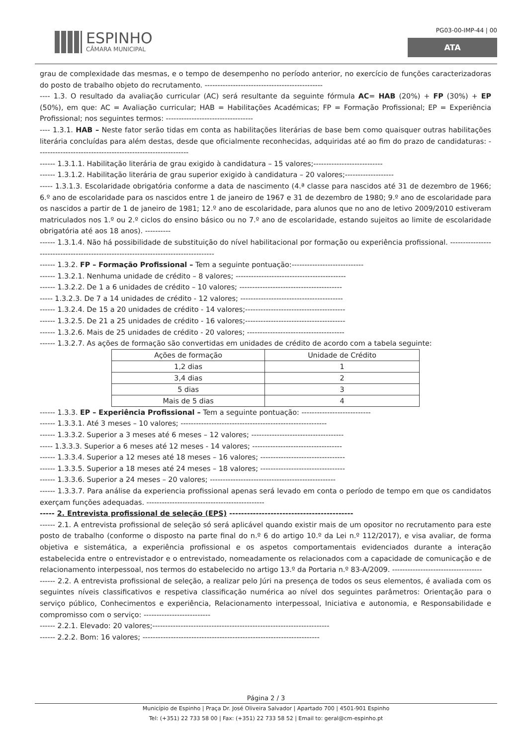ESPINHO
CÂMARA MUNICIPAL
PG03-00-IMP-44 | 00
ATA
grau de complexidade das mesmas, e o tempo de desempenho no período anterior, no exercício de funções caracterizadoras do posto de trabalho objeto do recrutamento. ----------------------------------------------
---- 1.3. O resultado da avaliação curricular (AC) será resultante da seguinte fórmula AC= HAB (20%) + FP (30%) + EP (50%), em que: AC = Avaliação curricular; HAB = Habilitações Académicas; FP = Formação Profissional; EP = Experiência Profissional; nos seguintes termos: ----------------------------------
---- 1.3.1. HAB – Neste fator serão tidas em conta as habilitações literárias de base bem como quaisquer outras habilitações literária concluídas para além destas, desde que oficialmente reconhecidas, adquiridas até ao fim do prazo de candidaturas: -----------------------------------------------------------
------ 1.3.1.1. Habilitação literária de grau exigido à candidatura – 15 valores;---------------------------
------ 1.3.1.2. Habilitação literária de grau superior exigido à candidatura – 20 valores;-------------------
----- 1.3.1.3. Escolaridade obrigatória conforme a data de nascimento (4.ª classe para nascidos até 31 de dezembro de 1966; 6.º ano de escolaridade para os nascidos entre 1 de janeiro de 1967 e 31 de dezembro de 1980; 9.º ano de escolaridade para os nascidos a partir de 1 de janeiro de 1981; 12.º ano de escolaridade, para alunos que no ano de letivo 2009/2010 estiveram matriculados nos 1.º ou 2.º ciclos do ensino básico ou no 7.º ano de escolaridade, estando sujeitos ao limite de escolaridade obrigatória até aos 18 anos). ----------
------ 1.3.1.4. Não há possibilidade de substituição do nível habilitacional por formação ou experiência profissional. ------------------------------------------------------------------------------------
------ 1.3.2. FP – Formação Profissional – Tem a seguinte pontuação:----------------------------
------ 1.3.2.1. Nenhuma unidade de crédito – 8 valores; -------------------------------------------
------ 1.3.2.2. De 1 a 6 unidades de crédito – 10 valores; ----------------------------------------
----- 1.3.2.3. De 7 a 14 unidades de crédito - 12 valores; ----------------------------------------
------ 1.3.2.4. De 15 a 20 unidades de crédito - 14 valores;---------------------------------------
------ 1.3.2.5. De 21 a 25 unidades de crédito - 16 valores;---------------------------------------
------ 1.3.2.6. Mais de 25 unidades de crédito - 20 valores; --------------------------------------
------ 1.3.2.7. As ações de formação são convertidas em unidades de crédito de acordo com a tabela seguinte:
| Ações de formação | Unidade de Crédito |
| --- | --- |
| 1,2 dias | 1 |
| 3,4 dias | 2 |
| 5 dias | 3 |
| Mais de 5 dias | 4 |
------ 1.3.3. EP – Experiência Profissional – Tem a seguinte pontuação: ---------------------------
------ 1.3.3.1. Até 3 meses – 10 valores; ---------------------------------------------------------
------ 1.3.3.2. Superior a 3 meses até 6 meses – 12 valores; ------------------------------------
----- 1.3.3.3. Superior a 6 meses até 12 meses - 14 valores; -----------------------------------
------ 1.3.3.4. Superior a 12 meses até 18 meses – 16 valores; ---------------------------------
------ 1.3.3.5. Superior a 18 meses até 24 meses – 18 valores; ---------------------------------
------ 1.3.3.6. Superior a 24 meses – 20 valores; -------------------------------------------------
------ 1.3.3.7. Para análise da experiencia profissional apenas será levado em conta o período de tempo em que os candidatos exerçam funções adequadas. ----------------------------------------------
----- 2. Entrevista profissional de seleção (EPS) ------------------------------------------
------ 2.1. A entrevista profissional de seleção só será aplicável quando existir mais de um opositor no recrutamento para este posto de trabalho (conforme o disposto na parte final do n.º 6 do artigo 10.º da Lei n.º 112/2017), e visa avaliar, de forma objetiva e sistemática, a experiência profissional e os aspetos comportamentais evidenciados durante a interação estabelecida entre o entrevistador e o entrevistado, nomeadamente os relacionados com a capacidade de comunicação e de relacionamento interpessoal, nos termos do estabelecido no artigo 13.º da Portaria n.º 83-A/2009. -----------------------------------
------ 2.2. A entrevista profissional de seleção, a realizar pelo Júri na presença de todos os seus elementos, é avaliada com os seguintes níveis classificativos e respetiva classificação numérica ao nível dos seguintes parâmetros: Orientação para o serviço público, Conhecimentos e experiência, Relacionamento interpessoal, Iniciativa e autonomia, e Responsabilidade e compromisso com o serviço: --------------------------
------ 2.2.1. Elevado: 20 valores;---------------------------------------------------------------------
------ 2.2.2. Bom: 16 valores; ---------------------------------------------------------------------
Página 2 / 3
Município de Espinho | Praça Dr. José Oliveira Salvador | Apartado 700 | 4501-901 Espinho
Tel: (+351) 22 733 58 00 | Fax: (+351) 22 733 58 52 | Email to: geral@cm-espinho.pt